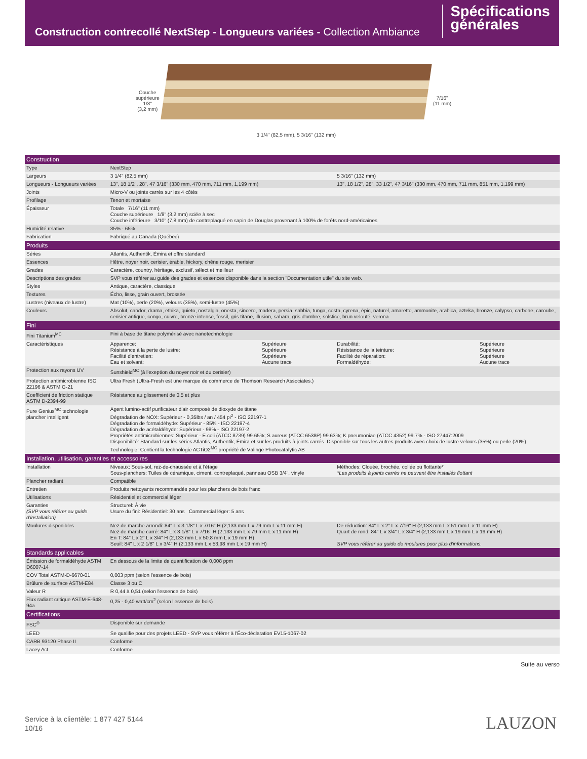Construction contrecollé NextStep - Longueurs variées - Collection Ambiance
Spécifications
générales
Couche
supérieure
1/8"
(3,2 mm)
3 1/4" (82,5 mm), 5 3/16" (132 mm)
7/16"
(11 mm)
| Construction | | | | |
| Type | NextStep | | | |
| Largeurs | 3 1/4" (82,5 mm) | | 5 3/16" (132 mm) | |
| Longueurs - Longueurs variées | 13", 18 1/2", 28", 47 3/16" (330 mm, 470 mm, 711 mm, 1,199 mm) | | 13", 18 1/2", 28", 33 1/2", 47 3/16" (330 mm, 470 mm, 711 mm, 851 mm, 1,199 mm) | |
| Joints | Micro-V ou joints carrés sur les 4 côtés | | | |
| Profilage | Tenon et mortaise | | | |
| Épaisseur | Totale 7/16" (11 mm) Couche supérieure 1/8" (3,2 mm) sciée à sec Couche inférieure 3/10" (7,8 mm) de contreplaqué en sapin de Douglas provenant à 100% de forêts nord-américaines | | | |
| Humidité relative | 35% - 65% | | | |
| Fabrication | Fabriqué au Canada (Québec) | | | |
| Produits | | | | |
| Séries | Atlantis, Authentik, Émira et offre standard | | | |
| Essences | Hêtre, noyer noir, cerisier, érable, hickory, chêne rouge, merisier | | | |
| Grades | Caractère, country, héritage, exclusif, sélect et meilleur | | | |
| Descriptions des grades | SVP vous référer au guide des grades et essences disponible dans la section "Documentation utile" du site web. | | | |
| Styles | Antique, caractère, classique | | | |
| Textures | Écho, lisse, grain ouvert, brossée | | | |
| Lustres (niveaux de lustre) | Mat (10%), perle (20%), velours (35%), semi-lustre (45%) | | | |
| Couleurs | Absolut, candor, drama, ethika, quieto, nostalgia, onesta, sincero, madera, persia, sabbia, tunga, costa, cyrena, épic, naturel, amaretto, ammonite, arabica, azteka, bronze, calypso, carbone, caroube, cerisier antique, congo, cuivre, bronze intense, fossil, gris titane, illusion, sahara, gris d'ombre, solstice, brun velouté, verona | | | |
| Fini | | | | |
| Fini Titanium<sup>MC</sup> | Fini à base de titane polymérisé avec nanotechnologie | | | |
| Caractéristiques | Apparence: Résistance à la perte de lustre: Facilité d'entretien: Eau et solvant: | Supérieure Supérieure Supérieure Aucune trace | Durabilité: Résistance de la teinture: Facilité de réparation: Formaldéhyde: | Supérieure Supérieure Supérieure Aucune trace |
| Protection aux rayons UV | Sunshield<sup>MC</sup> (à l'exeption du noyer noir et du cerisier) | | | |
| Protection antimicrobienne ISO 22196 & ASTM G-21 | Ultra Fresh (Ultra-Fresh est une marque de commerce de Thomson Research Associates.) | | | |
| Coefficient de friction statique ASTM D-2394-99 | Résistance au glissement de 0.5 et plus | | | |
| Pure Genius<sup>MC</sup> technologie plancher intelligent | Agent lumino-actif purificateur d'air composé de dioxyde de titane Dégradation de NOX: Supérieur - 0,35lbs / an / 454 pi<sup>2</sup> - ISO 22197-1 Dégradation de formaldéhyde: Supérieur - 85% - ISO 22197-4 Dégradation de acétaldéhyde: Supérieur - 98% - ISO 22197-2 Propriétés antimicrobiennes: Supérieur - E.coli (ATCC 8739) 99.65%; S.aureus (ATCC 6538P) 99.63%; K.pneumoniae (ATCC 4352) 99.7% - ISO 27447:2009 Disponibilité: Standard sur les séries Atlantis, Authentik, Émira et sur les produits à joints carrés. Disponible sur tous les autres produits avec choix de lustre velours (35%) ou perle (20%). Technologie: Contient la technologie ACTiO2<sup>MC</sup> propriété de Välinge Photocatalytic AB | | | |
| Installation, utilisation, garanties et accessoires | | | | |
| Installation | Niveaux: Sous-sol, rez-de-chaussée et à l'étage Sous-planchers: Tuiles de céramique, ciment, contreplaqué, panneau OSB 3/4", vinyle | | Méthodes: Clouée, brochée, collée ou flottante* *Les produits à joints carrés ne peuvent être installés flottant | |
| Plancher radiant | Compatible | | | |
| Entretien | Produits nettoyants recommandés pour les planchers de bois franc | | | |
| Utilisations | Résidentiel et commercial léger | | | |
| Garanties (SVP vous référer au guide d'installation) | Structurel: À vie Usure du fini: Résidentiel: 30 ans Commercial léger: 5 ans | | | |
| Moulures disponibles | Nez de marche arrondi: 84" L x 3 1/8" L x 7/16" H (2,133 mm L x 79 mm L x 11 mm H) Nez de marche carré: 84" L x 3 1/8" L x 7/16" H (2,133 mm L x 79 mm L x 11 mm H) En T: 84" L x 2" L x 3/4" H (2,133 mm L x 50.8 mm L x 19 mm H) Seuil: 84" L x 2 1/8" L x 3/4" H (2,133 mm L x 53,98 mm L x 19 mm H) | | De réduction: 84" L x 2" L x 7/16" H (2,133 mm L x 51 mm L x 11 mm H) Quart de rond: 84" L x 3/4" L x 3/4" H (2,133 mm L x 19 mm L x 19 mm H) SVP vous référer au guide de moulures pour plus d'informations. | |
| Standards applicables | | | | |
| Émission de formaldéhyde ASTM D6007-14 | En dessous de la limite de quantification de 0,008 ppm | | | |
| COV Total ASTM-D-6670-01 | 0,003 ppm (selon l'essence de bois) | | | |
| Brûlure de surface ASTM-E84 | Classe 3 ou C | | | |
| Valeur R | R 0,44 à 0,51 (selon l'essence de bois) | | | |
| Flux radiant critique ASTM-E-648-94a | 0,25 - 0,40 watt/cm<sup>2</sup> (selon l'essence de bois) | | | |
| Certifications | | | | |
| FSC<sup>®</sup> | Disponible sur demande | | | |
| LEED | Se qualifie pour des projets LEED - SVP vous référer à l'Éco-déclaration EV15-1067-02 | | | |
| CARB 93120 Phase II | Conforme | | | |
| Lacey Act | Conforme | | | |
Suite au verso
Service à la clientèle: 1 877 427 5144
10/16
LAUZON